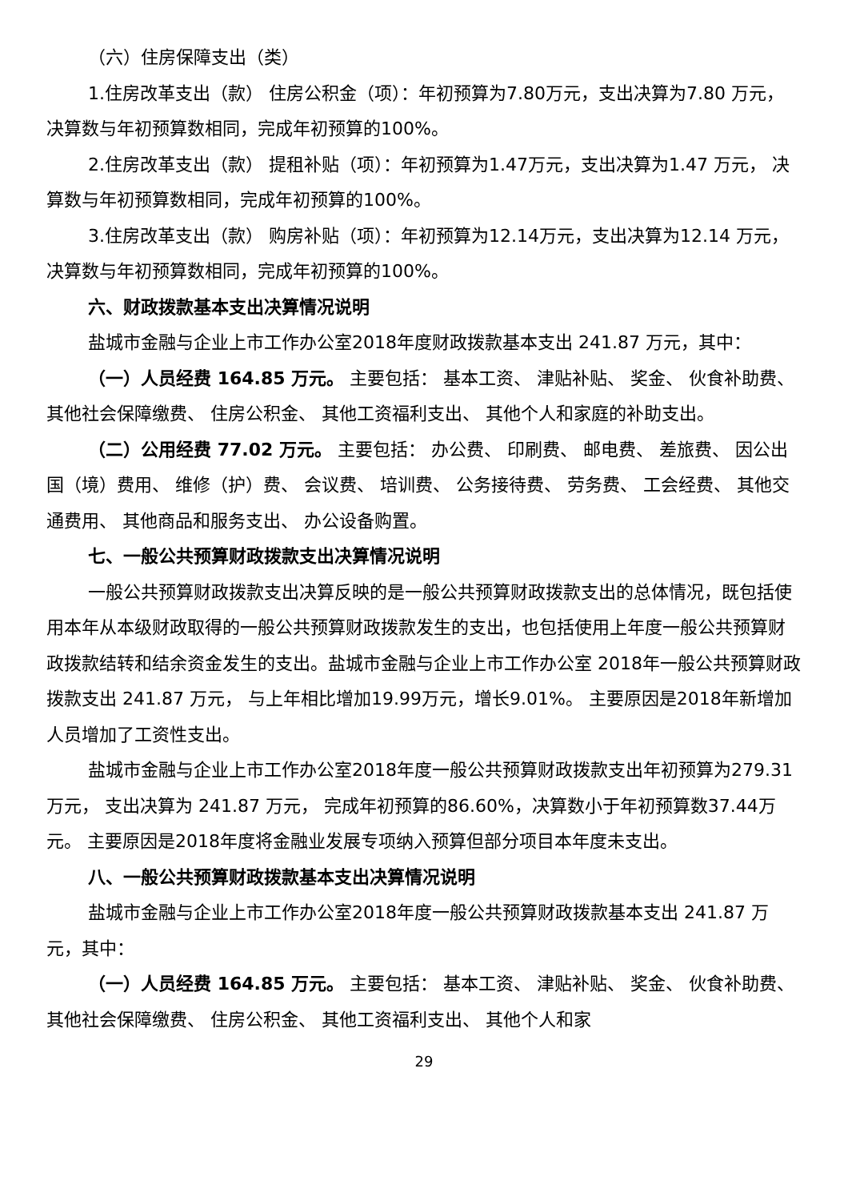（六）住房保障支出（类）
1.住房改革支出（款） 住房公积金（项）：年初预算为7.80万元，支出决算为7.80 万元， 决算数与年初预算数相同，完成年初预算的100%。
2.住房改革支出（款） 提租补贴（项）：年初预算为1.47万元，支出决算为1.47 万元， 决算数与年初预算数相同，完成年初预算的100%。
3.住房改革支出（款） 购房补贴（项）：年初预算为12.14万元，支出决算为12.14 万元， 决算数与年初预算数相同，完成年初预算的100%。
六、财政拨款基本支出决算情况说明
盐城市金融与企业上市工作办公室2018年度财政拨款基本支出 241.87 万元，其中：
（一）人员经费 164.85 万元。 主要包括： 基本工资、 津贴补贴、 奖金、 伙食补助费、 其他社会保障缴费、 住房公积金、 其他工资福利支出、 其他个人和家庭的补助支出。
（二）公用经费 77.02 万元。 主要包括： 办公费、 印刷费、 邮电费、 差旅费、 因公出国（境）费用、 维修（护）费、 会议费、 培训费、 公务接待费、 劳务费、 工会经费、 其他交通费用、 其他商品和服务支出、 办公设备购置。
七、一般公共预算财政拨款支出决算情况说明
一般公共预算财政拨款支出决算反映的是一般公共预算财政拨款支出的总体情况，既包括使用本年从本级财政取得的一般公共预算财政拨款发生的支出，也包括使用上年度一般公共预算财政拨款结转和结余资金发生的支出。盐城市金融与企业上市工作办公室 2018年一般公共预算财政拨款支出 241.87 万元， 与上年相比增加19.99万元，增长9.01%。 主要原因是2018年新增加人员增加了工资性支出。
盐城市金融与企业上市工作办公室2018年度一般公共预算财政拨款支出年初预算为279.31万元， 支出决算为 241.87 万元， 完成年初预算的86.60%，决算数小于年初预算数37.44万元。 主要原因是2018年度将金融业发展专项纳入预算但部分项目本年度未支出。
八、一般公共预算财政拨款基本支出决算情况说明
盐城市金融与企业上市工作办公室2018年度一般公共预算财政拨款基本支出 241.87 万元，其中：
（一）人员经费 164.85 万元。 主要包括： 基本工资、 津贴补贴、 奖金、 伙食补助费、 其他社会保障缴费、 住房公积金、 其他工资福利支出、 其他个人和家
29